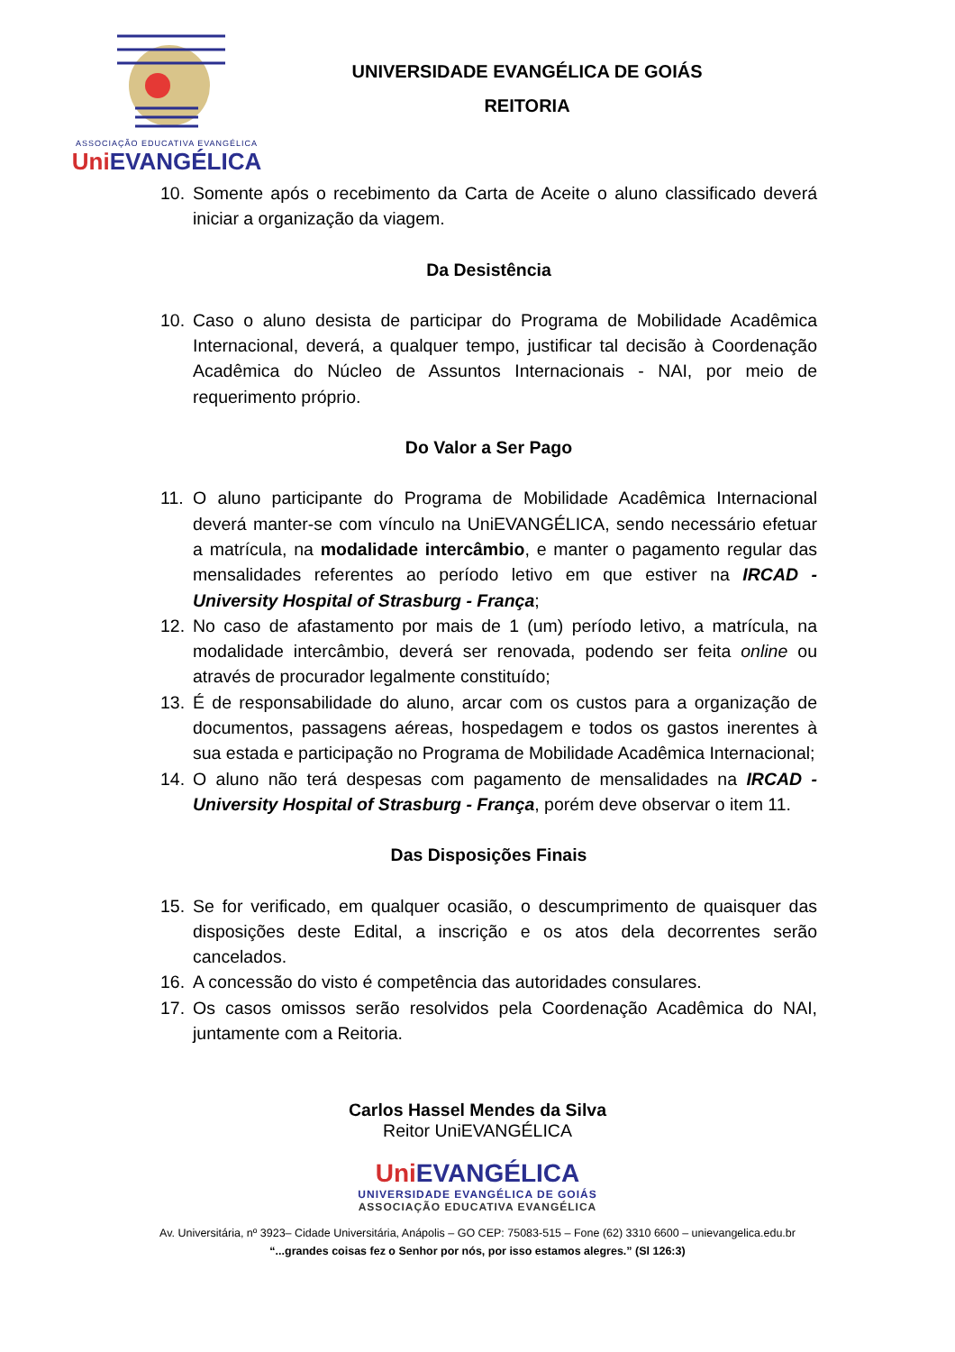ASSOCIAÇÃO EDUCATIVA EVANGÉLICA
Uni EVANGÉLICA
UNIVERSIDADE EVANGÉLICA DE GOIÁS
REITORIA
10. Somente após o recebimento da Carta de Aceite o aluno classificado deverá iniciar a organização da viagem.
Da Desistência
10. Caso o aluno desista de participar do Programa de Mobilidade Acadêmica Internacional, deverá, a qualquer tempo, justificar tal decisão à Coordenação Acadêmica do Núcleo de Assuntos Internacionais - NAI, por meio de requerimento próprio.
Do Valor a Ser Pago
11. O aluno participante do Programa de Mobilidade Acadêmica Internacional deverá manter-se com vínculo na UniEVANGÉLICA, sendo necessário efetuar a matrícula, na modalidade intercâmbio, e manter o pagamento regular das mensalidades referentes ao período letivo em que estiver na IRCAD -University Hospital of Strasburg - França;
12. No caso de afastamento por mais de 1 (um) período letivo, a matrícula, na modalidade intercâmbio, deverá ser renovada, podendo ser feita online ou através de procurador legalmente constituído;
13. É de responsabilidade do aluno, arcar com os custos para a organização de documentos, passagens aéreas, hospedagem e todos os gastos inerentes à sua estada e participação no Programa de Mobilidade Acadêmica Internacional;
14. O aluno não terá despesas com pagamento de mensalidades na IRCAD -University Hospital of Strasburg - França, porém deve observar o item 11.
Das Disposições Finais
15. Se for verificado, em qualquer ocasião, o descumprimento de quaisquer das disposições deste Edital, a inscrição e os atos dela decorrentes serão cancelados.
16. A concessão do visto é competência das autoridades consulares.
17. Os casos omissos serão resolvidos pela Coordenação Acadêmica do NAI, juntamente com a Reitoria.
Carlos Hassel Mendes da Silva
Reitor UniEVANGÉLICA
Uni EVANGÉLICA
UNIVERSIDADE EVANGÉLICA DE GOIÁS
ASSOCIAÇÃO EDUCATIVA EVANGÉLICA
Av. Universitária, nº 3923– Cidade Universitária, Anápolis – GO CEP: 75083-515 – Fone (62) 3310 6600 – unievangelica.edu.br
“...grandes coisas fez o Senhor por nós, por isso estamos alegres.” (Sl 126:3)